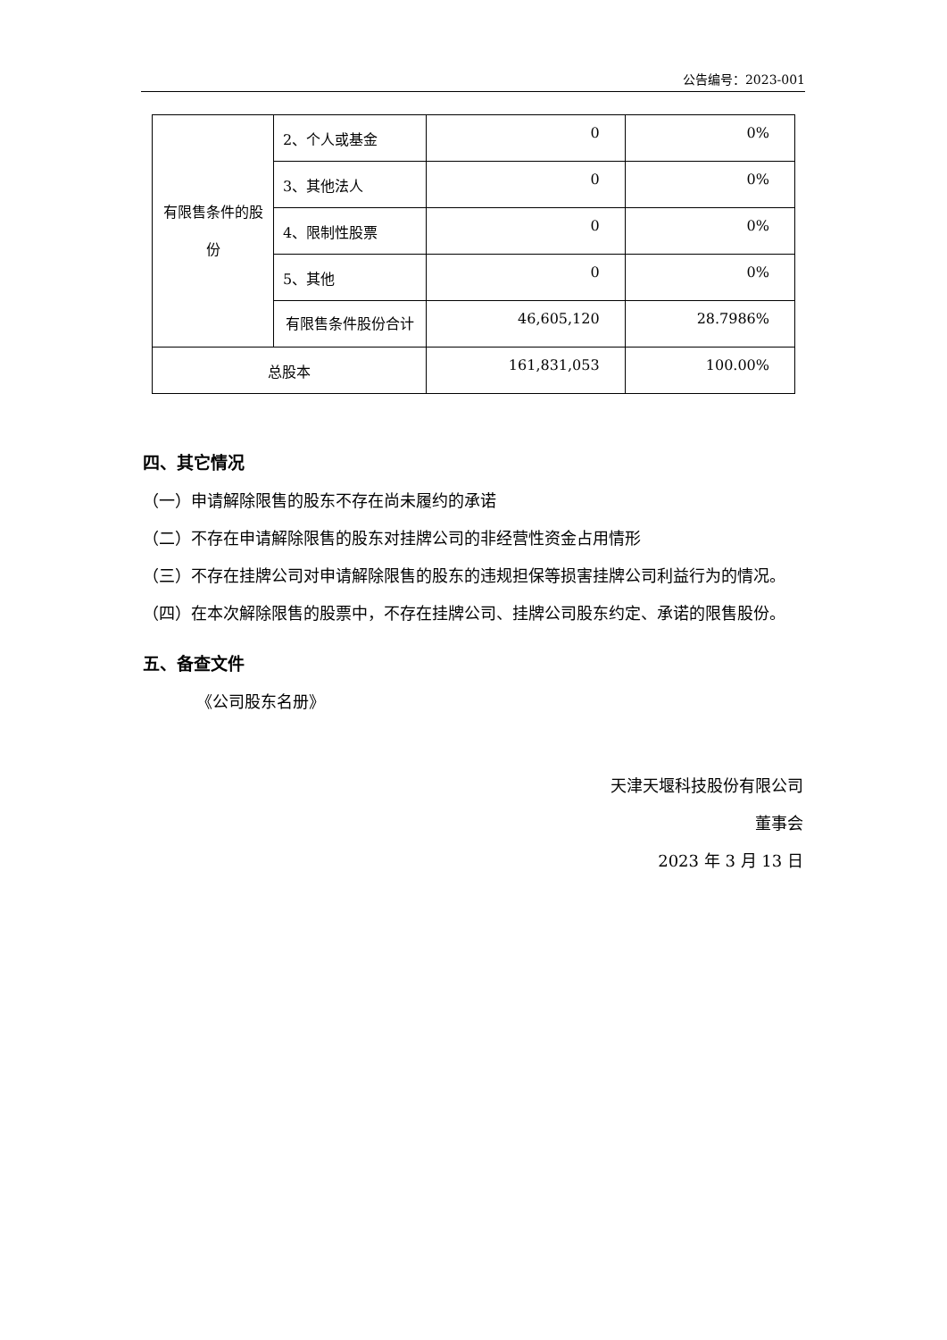公告编号：2023-001
| 有限售条件的股份 | 2、个人或基金 | 0 | 0% |
| | 3、其他法人 | 0 | 0% |
| | 4、限制性股票 | 0 | 0% |
| | 5、其他 | 0 | 0% |
| | 有限售条件股份合计 | 46,605,120 | 28.7986% |
| 总股本 | | 161,831,053 | 100.00% |
四、其它情况
（一）申请解除限售的股东不存在尚未履约的承诺
（二）不存在申请解除限售的股东对挂牌公司的非经营性资金占用情形
（三）不存在挂牌公司对申请解除限售的股东的违规担保等损害挂牌公司利益行为的情况。
（四）在本次解除限售的股票中，不存在挂牌公司、挂牌公司股东约定、承诺的限售股份。
五、备查文件
《公司股东名册》
天津天堰科技股份有限公司
董事会
2023 年 3 月 13 日